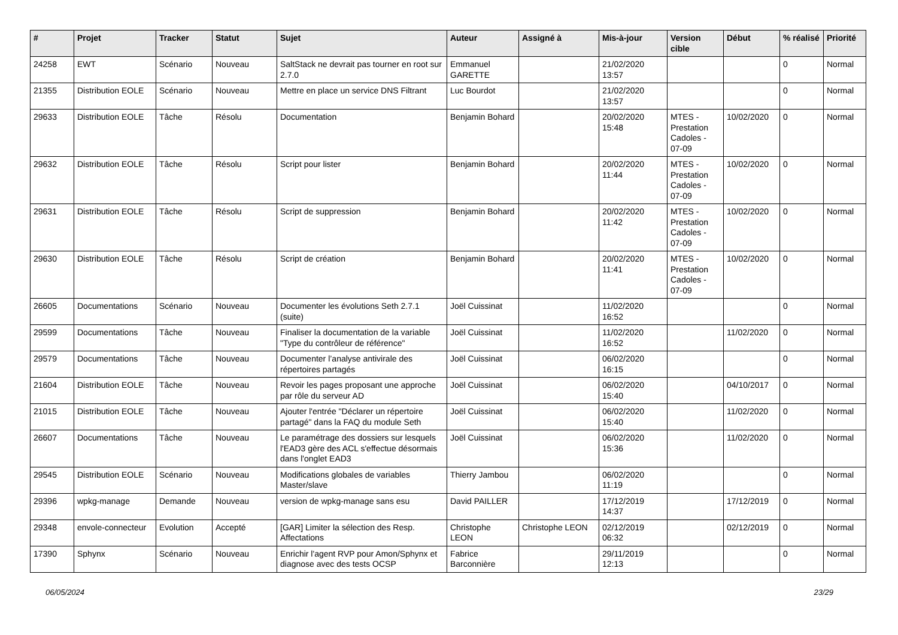| # | Projet | Tracker | Statut | Sujet | Auteur | Assigné à | Mis-à-jour | Version cible | Début | % réalisé | Priorité |
| --- | --- | --- | --- | --- | --- | --- | --- | --- | --- | --- | --- |
| 24258 | EWT | Scénario | Nouveau | SaltStack ne devrait pas tourner en root sur 2.7.0 | Emmanuel GARETTE | | 21/02/2020 13:57 | | | 0 | Normal |
| 21355 | Distribution EOLE | Scénario | Nouveau | Mettre en place un service DNS Filtrant | Luc Bourdot | | 21/02/2020 13:57 | | | 0 | Normal |
| 29633 | Distribution EOLE | Tâche | Résolu | Documentation | Benjamin Bohard | | 20/02/2020 15:48 | MTES - Prestation Cadoles - 07-09 | 10/02/2020 | 0 | Normal |
| 29632 | Distribution EOLE | Tâche | Résolu | Script pour lister | Benjamin Bohard | | 20/02/2020 11:44 | MTES - Prestation Cadoles - 07-09 | 10/02/2020 | 0 | Normal |
| 29631 | Distribution EOLE | Tâche | Résolu | Script de suppression | Benjamin Bohard | | 20/02/2020 11:42 | MTES - Prestation Cadoles - 07-09 | 10/02/2020 | 0 | Normal |
| 29630 | Distribution EOLE | Tâche | Résolu | Script de création | Benjamin Bohard | | 20/02/2020 11:41 | MTES - Prestation Cadoles - 07-09 | 10/02/2020 | 0 | Normal |
| 26605 | Documentations | Scénario | Nouveau | Documenter les évolutions Seth 2.7.1 (suite) | Joël Cuissinat | | 11/02/2020 16:52 | | | 0 | Normal |
| 29599 | Documentations | Tâche | Nouveau | Finaliser la documentation de la variable "Type du contrôleur de référence" | Joël Cuissinat | | 11/02/2020 16:52 | | 11/02/2020 | 0 | Normal |
| 29579 | Documentations | Tâche | Nouveau | Documenter l’analyse antivirale des répertoires partagés | Joël Cuissinat | | 06/02/2020 16:15 | | | 0 | Normal |
| 21604 | Distribution EOLE | Tâche | Nouveau | Revoir les pages proposant une approche par rôle du serveur AD | Joël Cuissinat | | 06/02/2020 15:40 | | 04/10/2017 | 0 | Normal |
| 21015 | Distribution EOLE | Tâche | Nouveau | Ajouter l'entrée "Déclarer un répertoire partagé" dans la FAQ du module Seth | Joël Cuissinat | | 06/02/2020 15:40 | | 11/02/2020 | 0 | Normal |
| 26607 | Documentations | Tâche | Nouveau | Le paramétrage des dossiers sur lesquels l'EAD3 gère des ACL s'effectue désormais dans l'onglet EAD3 | Joël Cuissinat | | 06/02/2020 15:36 | | 11/02/2020 | 0 | Normal |
| 29545 | Distribution EOLE | Scénario | Nouveau | Modifications globales de variables Master/slave | Thierry Jambou | | 06/02/2020 11:19 | | | 0 | Normal |
| 29396 | wpkg-manage | Demande | Nouveau | version de wpkg-manage sans esu | David PAILLER | | 17/12/2019 14:37 | | 17/12/2019 | 0 | Normal |
| 29348 | envole-connecteur | Evolution | Accepté | [GAR] Limiter la sélection des Resp. Affectations | Christophe LEON | Christophe LEON | 02/12/2019 06:32 | | 02/12/2019 | 0 | Normal |
| 17390 | Sphynx | Scénario | Nouveau | Enrichir l'agent RVP pour Amon/Sphynx et diagnose avec des tests OCSP | Fabrice Barconnière | | 29/11/2019 12:13 | | | 0 | Normal |
06/05/2024 23/29